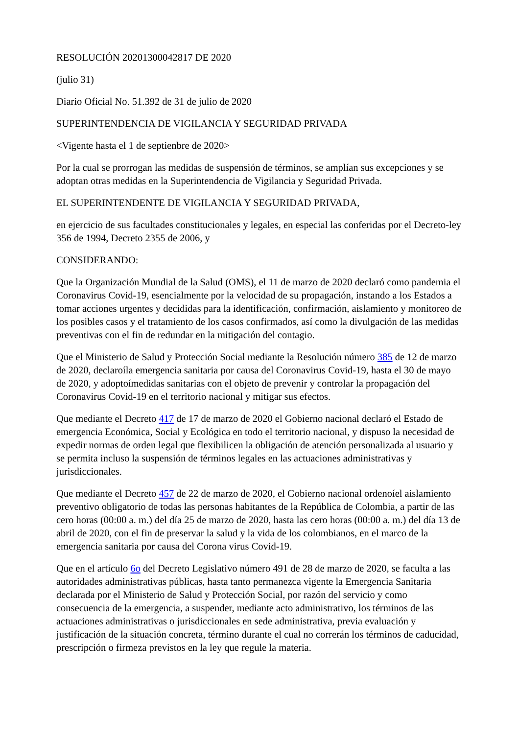RESOLUCIÓN 20201300042817 DE 2020
(julio 31)
Diario Oficial No. 51.392 de 31 de julio de 2020
SUPERINTENDENCIA DE VIGILANCIA Y SEGURIDAD PRIVADA
<Vigente hasta el 1 de septienbre de 2020>
Por la cual se prorrogan las medidas de suspensión de términos, se amplían sus excepciones y se adoptan otras medidas en la Superintendencia de Vigilancia y Seguridad Privada.
EL SUPERINTENDENTE DE VIGILANCIA Y SEGURIDAD PRIVADA,
en ejercicio de sus facultades constitucionales y legales, en especial las conferidas por el Decreto-ley 356 de 1994, Decreto 2355 de 2006, y
CONSIDERANDO:
Que la Organización Mundial de la Salud (OMS), el 11 de marzo de 2020 declaró como pandemia el Coronavirus Covid-19, esencialmente por la velocidad de su propagación, instando a los Estados a tomar acciones urgentes y decididas para la identificación, confirmación, aislamiento y monitoreo de los posibles casos y el tratamiento de los casos confirmados, así como la divulgación de las medidas preventivas con el fin de redundar en la mitigación del contagio.
Que el Ministerio de Salud y Protección Social mediante la Resolución número 385 de 12 de marzo de 2020, declaroíla emergencia sanitaria por causa del Coronavirus Covid-19, hasta el 30 de mayo de 2020, y adoptoímedidas sanitarias con el objeto de prevenir y controlar la propagación del Coronavirus Covid-19 en el territorio nacional y mitigar sus efectos.
Que mediante el Decreto 417 de 17 de marzo de 2020 el Gobierno nacional declaró el Estado de emergencia Económica, Social y Ecológica en todo el territorio nacional, y dispuso la necesidad de expedir normas de orden legal que flexibilicen la obligación de atención personalizada al usuario y se permita incluso la suspensión de términos legales en las actuaciones administrativas y jurisdiccionales.
Que mediante el Decreto 457 de 22 de marzo de 2020, el Gobierno nacional ordenoíel aislamiento preventivo obligatorio de todas las personas habitantes de la República de Colombia, a partir de las cero horas (00:00 a. m.) del día 25 de marzo de 2020, hasta las cero horas (00:00 a. m.) del día 13 de abril de 2020, con el fin de preservar la salud y la vida de los colombianos, en el marco de la emergencia sanitaria por causa del Corona virus Covid-19.
Que en el artículo 6o del Decreto Legislativo número 491 de 28 de marzo de 2020, se faculta a las autoridades administrativas públicas, hasta tanto permanezca vigente la Emergencia Sanitaria declarada por el Ministerio de Salud y Protección Social, por razón del servicio y como consecuencia de la emergencia, a suspender, mediante acto administrativo, los términos de las actuaciones administrativas o jurisdiccionales en sede administrativa, previa evaluación y justificación de la situación concreta, término durante el cual no correrán los términos de caducidad, prescripción o firmeza previstos en la ley que regule la materia.